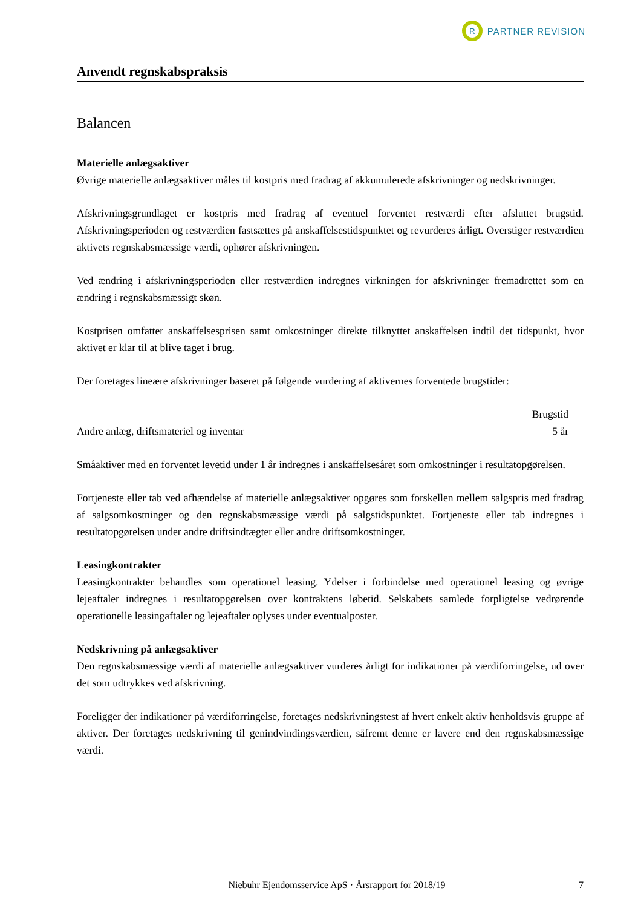R
PARTNER REVISION
Anvendt regnskabspraksis
Balancen
Materielle anlægsaktiver
Øvrige materielle anlægsaktiver måles til kostpris med fradrag af akkumulerede afskrivninger og ned­skrivninger.
Afskrivningsgrundlaget er kostpris med fradrag af eventuel forventet restværdi efter afsluttet brugstid. Afskrivningsperioden og restværdien fastsættes på anskaffelsestidspunktet og revurderes årligt. Oversti­ger restværdien aktivets regnskabsmæssige værdi, ophører afskrivningen.
Ved ændring i afskrivningsperioden eller restværdien indregnes virkningen for afskrivninger fremadrettet som en ændring i regnskabsmæssigt skøn.
Kostprisen omfatter anskaffelsesprisen samt omkostninger direkte tilknyttet anskaffelsen indtil det tids­punkt, hvor aktivet er klar til at blive taget i brug.
Der foretages lineære afskrivninger baseret på følgende vurdering af aktivernes forventede brugstider:
| | Brugstid |
| --- | --- |
| Andre anlæg, driftsmateriel og inventar | 5 år |
Småaktiver med en forventet levetid under 1 år indregnes i anskaffelsesåret som omkostninger i resultat­opgørelsen.
Fortjeneste eller tab ved afhændelse af materielle anlægsaktiver opgøres som forskellen mellem salgspris med fradrag af salgsomkostninger og den regnskabsmæssige værdi på salgstidspunktet. Fortjeneste eller tab indregnes i resultatopgørelsen under andre driftsindtægter eller andre driftsomkostninger.
Leasingkontrakter
Leasingkontrakter behandles som operationel leasing. Ydelser i forbindelse med operationel leasing og øvrige lejeaftaler indregnes i resultatopgørelsen over kontraktens løbetid. Selskabets samlede forpligtelse vedrørende operationelle leasingaftaler og lejeaftaler oplyses under eventualposter.
Nedskrivning på anlægsaktiver
Den regnskabsmæssige værdi af materielle anlægsaktiver vurderes årligt for indikationer på værdiforrin­gelse, ud over det som udtrykkes ved afskrivning.
Foreligger der indikationer på værdiforringelse, foretages nedskrivningstest af hvert enkelt aktiv hen­holdsvis gruppe af aktiver. Der foretages nedskrivning til genindvindingsværdien, såfremt denne er lave­re end den regnskabsmæssige værdi.
Niebuhr Ejendomsservice ApS · Årsrapport for 2018/19 7